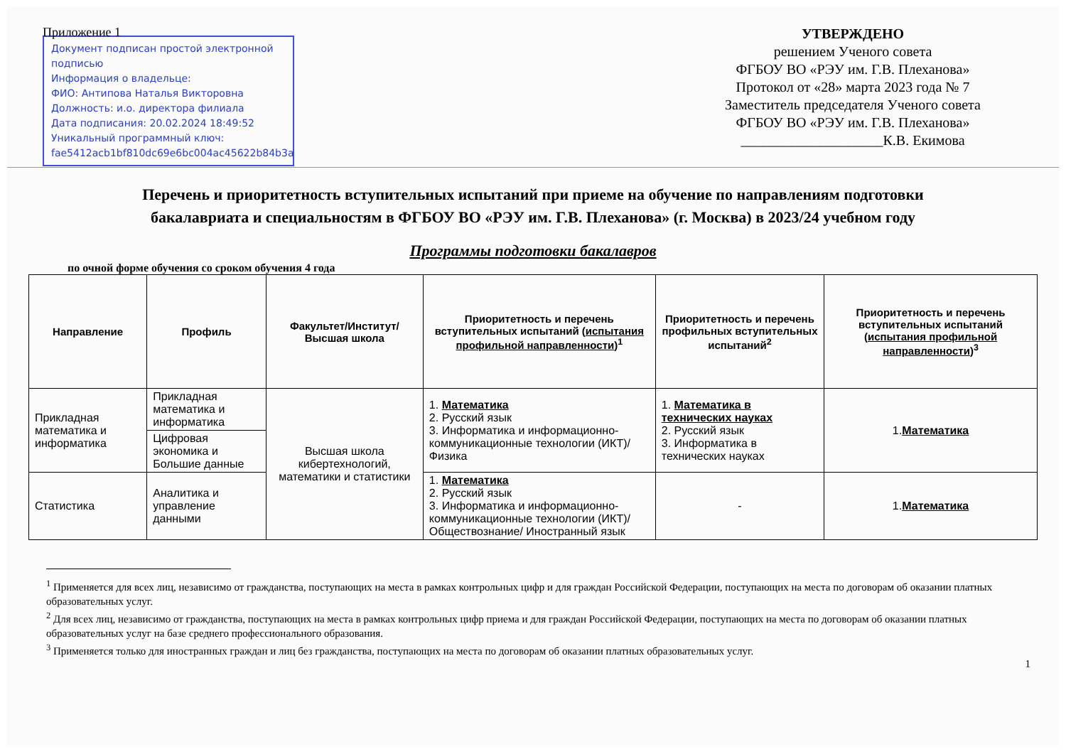Приложение 1
Документ подписан простой электронной подписью
Информация о владельце:
ФИО: Антипова Наталья Викторовна
Должность: и.о. директора филиала
Дата подписания: 20.02.2024 18:49:52
Уникальный программный ключ:
fae5412acb1bf810dc69e6bc004ac45622b84b3a
УТВЕРЖДЕНО
решением Ученого совета
ФГБОУ ВО «РЭУ им. Г.В. Плеханова»
Протокол от «28» марта 2023 года № 7
Заместитель председателя Ученого совета
ФГБОУ ВО «РЭУ им. Г.В. Плеханова»
____________________К.В. Екимова
Перечень и приоритетность вступительных испытаний при приеме на обучение по направлениям подготовки
бакалавриата и специальностям в ФГБОУ ВО «РЭУ им. Г.В. Плеханова» (г. Москва) в 2023/24 учебном году
Программы подготовки бакалавров
по очной форме обучения со сроком обучения 4 года
| Направление | Профиль | Факультет/Институт/ Высшая школа | Приоритетность и перечень вступительных испытаний ( испытания профильной направленности )<sup>1</sup> | Приоритетность и перечень профильных вступительных испытаний<sup>2</sup> | Приоритетность и перечень вступительных испытаний ( испытания профильной направленности )<sup>3</sup> |
| --- | --- | --- | --- | --- | --- |
| Прикладная математика и информатика | Прикладная математика и информатика | Высшая школа кибертехнологий, математики и статистики | 1. Математика 2. Русский язык 3. Информатика и информационно-коммуникационные технологии (ИКТ)/ Физика | 1. Математика в технических науках 2. Русский язык 3. Информатика в технических науках | 1. Математика |
| | Цифровая экономика и Большие данные | | | | |
| Статистика | Аналитика и управление данными | | 1. Математика 2. Русский язык 3. Информатика и информационно-коммуникационные технологии (ИКТ)/Обществознание/ Иностранный язык | - | 1. Математика |
<sup>1</sup> Применяется для всех лиц, независимо от гражданства, поступающих на места в рамках контрольных цифр и для граждан Российской Федерации, поступающих на места по договорам об оказании платных образовательных услуг.
<sup>2</sup> Для всех лиц, независимо от гражданства, поступающих на места в рамках контрольных цифр приема и для граждан Российской Федерации, поступающих на места по договорам об оказании платных образовательных услуг на базе среднего профессионального образования.
<sup>3</sup> Применяется только для иностранных граждан и лиц без гражданства, поступающих на места по договорам об оказании платных образовательных услуг.
1